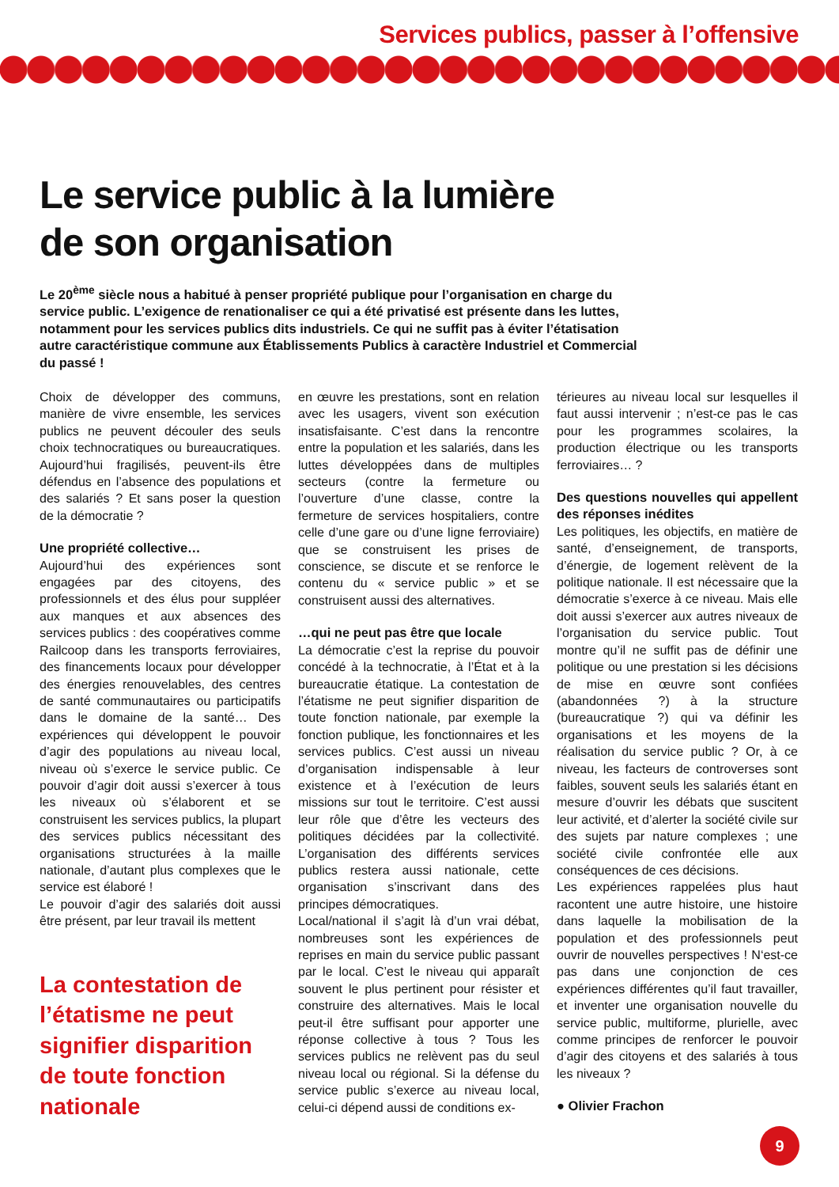Services publics, passer à l’offensive
Le service public à la lumière
de son organisation
Le 20<sup>ème</sup> siècle nous a habitué à penser propriété publique pour l’organisation en charge du service public. L’exigence de renationaliser ce qui a été privatisé est présente dans les luttes, notamment pour les services publics dits industriels. Ce qui ne suffit pas à éviter l’étatisation autre caractéristique commune aux Établissements Publics à caractère Industriel et Commercial du passé !
Choix de développer des communs, manière de vivre ensemble, les services publics ne peuvent découler des seuls choix technocratiques ou bureaucratiques. Aujourd’hui fragilisés, peuvent-ils être défendus en l’absence des populations et des salariés ? Et sans poser la question de la démocratie ?
Une propriété collective…
Aujourd’hui des expériences sont engagées par des citoyens, des professionnels et des élus pour suppléer aux manques et aux absences des services publics : des coopératives comme Railcoop dans les transports ferroviaires, des financements locaux pour développer des énergies renouvelables, des centres de santé communautaires ou participatifs dans le domaine de la santé… Des expériences qui développent le pouvoir d’agir des populations au niveau local, niveau où s’exerce le service public. Ce pouvoir d’agir doit aussi s’exercer à tous les niveaux où s’élaborent et se construisent les services publics, la plupart des services publics nécessitant des organisations structurées à la maille nationale, d’autant plus complexes que le service est élaboré !
Le pouvoir d’agir des salariés doit aussi être présent, par leur travail ils mettent
La contestation de l’étatisme ne peut signifier disparition de toute fonction nationale
en œuvre les prestations, sont en relation avec les usagers, vivent son exécution insatisfaisante. C’est dans la rencontre entre la population et les salariés, dans les luttes développées dans de multiples secteurs (contre la fermeture ou l’ouverture d’une classe, contre la fermeture de services hospitaliers, contre celle d’une gare ou d’une ligne ferroviaire) que se construisent les prises de conscience, se discute et se renforce le contenu du « service public » et se construisent aussi des alternatives.
…qui ne peut pas être que locale
La démocratie c’est la reprise du pouvoir concédé à la technocratie, à l’État et à la bureaucratie étatique. La contestation de l’étatisme ne peut signifier disparition de toute fonction nationale, par exemple la fonction publique, les fonctionnaires et les services publics. C’est aussi un niveau d’organisation indispensable à leur existence et à l’exécution de leurs missions sur tout le territoire. C’est aussi leur rôle que d’être les vecteurs des politiques décidées par la collectivité. L’organisation des différents services publics restera aussi nationale, cette organisation s’inscrivant dans des principes démocratiques.
Local/national il s’agit là d’un vrai débat, nombreuses sont les expériences de reprises en main du service public passant par le local. C’est le niveau qui apparaît souvent le plus pertinent pour résister et construire des alternatives. Mais le local peut-il être suffisant pour apporter une réponse collective à tous ? Tous les services publics ne relèvent pas du seul niveau local ou régional. Si la défense du service public s’exerce au niveau local, celui-ci dépend aussi de conditions ex-
térieures au niveau local sur lesquelles il faut aussi intervenir ; n’est-ce pas le cas pour les programmes scolaires, la production électrique ou les transports ferroviaires… ?
Des questions nouvelles qui appellent des réponses inédites
Les politiques, les objectifs, en matière de santé, d’enseignement, de transports, d’énergie, de logement relèvent de la politique nationale. Il est nécessaire que la démocratie s’exerce à ce niveau. Mais elle doit aussi s’exercer aux autres niveaux de l’organisation du service public. Tout montre qu’il ne suffit pas de définir une politique ou une prestation si les décisions de mise en œuvre sont confiées (abandonnées ?) à la structure (bureaucratique ?) qui va définir les organisations et les moyens de la réalisation du service public ? Or, à ce niveau, les facteurs de controverses sont faibles, souvent seuls les salariés étant en mesure d’ouvrir les débats que suscitent leur activité, et d’alerter la société civile sur des sujets par nature complexes ; une société civile confrontée elle aux conséquences de ces décisions.
Les expériences rappelées plus haut racontent une autre histoire, une histoire dans laquelle la mobilisation de la population et des professionnels peut ouvrir de nouvelles perspectives ! N‘est-ce pas dans une conjonction de ces expériences différentes qu’il faut travailler, et inventer une organisation nouvelle du service public, multiforme, plurielle, avec comme principes de renforcer le pouvoir d’agir des citoyens et des salariés à tous les niveaux ?
● Olivier Frachon
9